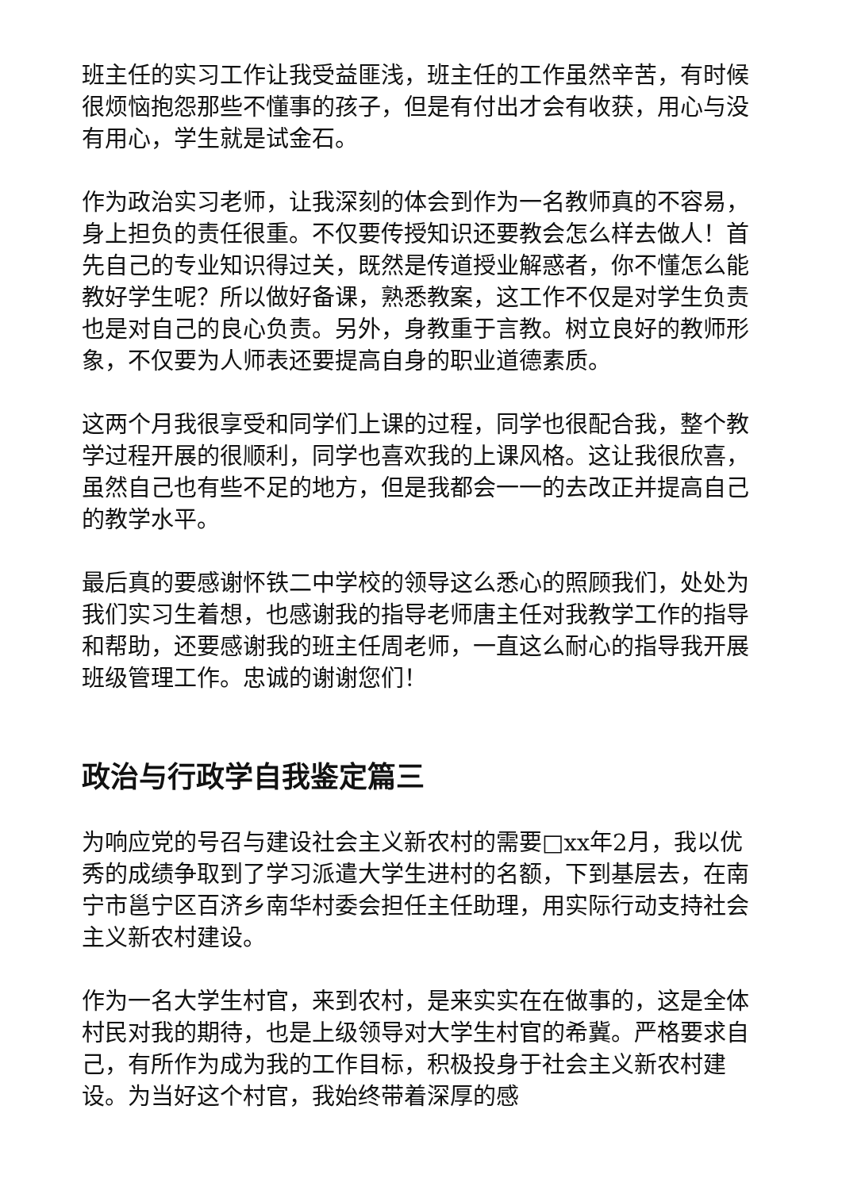班主任的实习工作让我受益匪浅，班主任的工作虽然辛苦，有时候很烦恼抱怨那些不懂事的孩子，但是有付出才会有收获，用心与没有用心，学生就是试金石。
作为政治实习老师，让我深刻的体会到作为一名教师真的不容易，身上担负的责任很重。不仅要传授知识还要教会怎么样去做人！首先自己的专业知识得过关，既然是传道授业解惑者，你不懂怎么能教好学生呢？所以做好备课，熟悉教案，这工作不仅是对学生负责也是对自己的良心负责。另外，身教重于言教。树立良好的教师形象，不仅要为人师表还要提高自身的职业道德素质。
这两个月我很享受和同学们上课的过程，同学也很配合我，整个教学过程开展的很顺利，同学也喜欢我的上课风格。这让我很欣喜，虽然自己也有些不足的地方，但是我都会一一的去改正并提高自己的教学水平。
最后真的要感谢怀铁二中学校的领导这么悉心的照顾我们，处处为我们实习生着想，也感谢我的指导老师唐主任对我教学工作的指导和帮助，还要感谢我的班主任周老师，一直这么耐心的指导我开展班级管理工作。忠诚的谢谢您们！
政治与行政学自我鉴定篇三
为响应党的号召与建设社会主义新农村的需要□xx年2月，我以优秀的成绩争取到了学习派遣大学生进村的名额，下到基层去，在南宁市邕宁区百济乡南华村委会担任主任助理，用实际行动支持社会主义新农村建设。
作为一名大学生村官，来到农村，是来实实在在做事的，这是全体村民对我的期待，也是上级领导对大学生村官的希冀。严格要求自己，有所作为成为我的工作目标，积极投身于社会主义新农村建设。为当好这个村官，我始终带着深厚的感